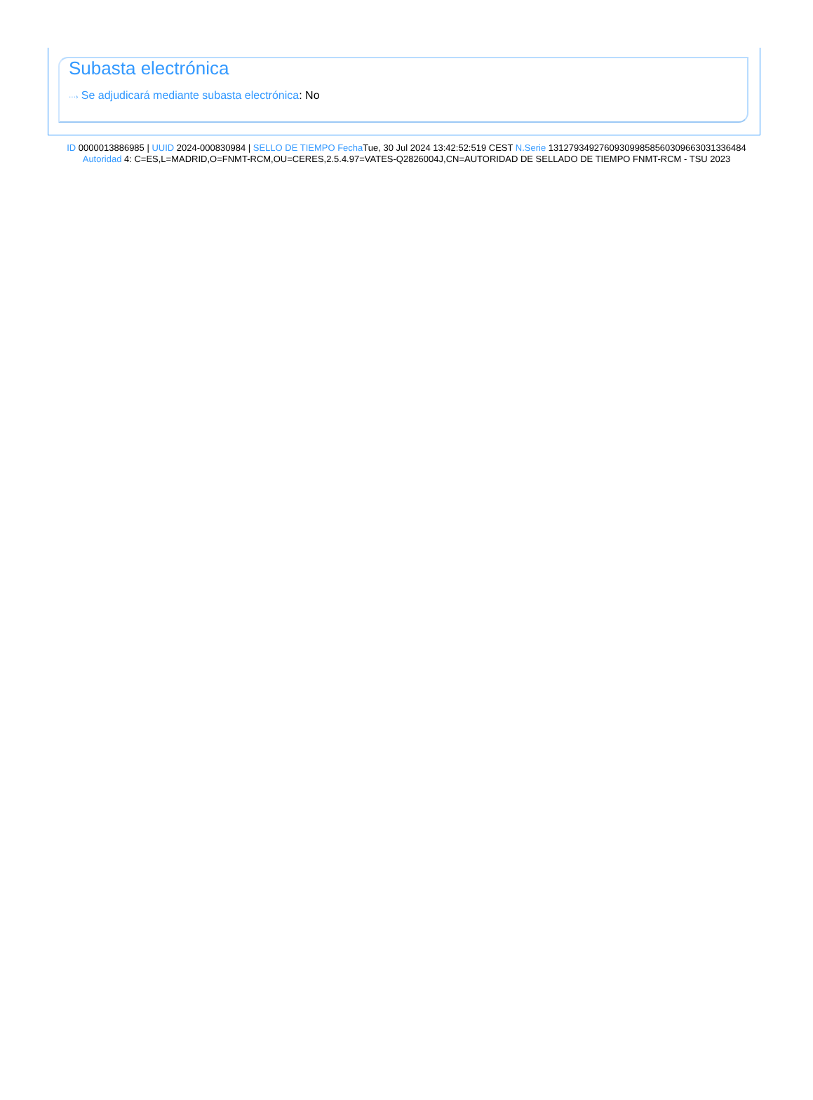Subasta electrónica
···› Se adjudicará mediante subasta electrónica: No
ID 0000013886985 | UUID 2024-000830984 | SELLO DE TIEMPO Fecha Tue, 30 Jul 2024 13:42:52:519 CEST N.Serie 131279349276093099858560309663031336484 Autoridad 4: C=ES,L=MADRID,O=FNMT-RCM,OU=CERES,2.5.4.97=VATES-Q2826004J,CN=AUTORIDAD DE SELLADO DE TIEMPO FNMT-RCM - TSU 2023